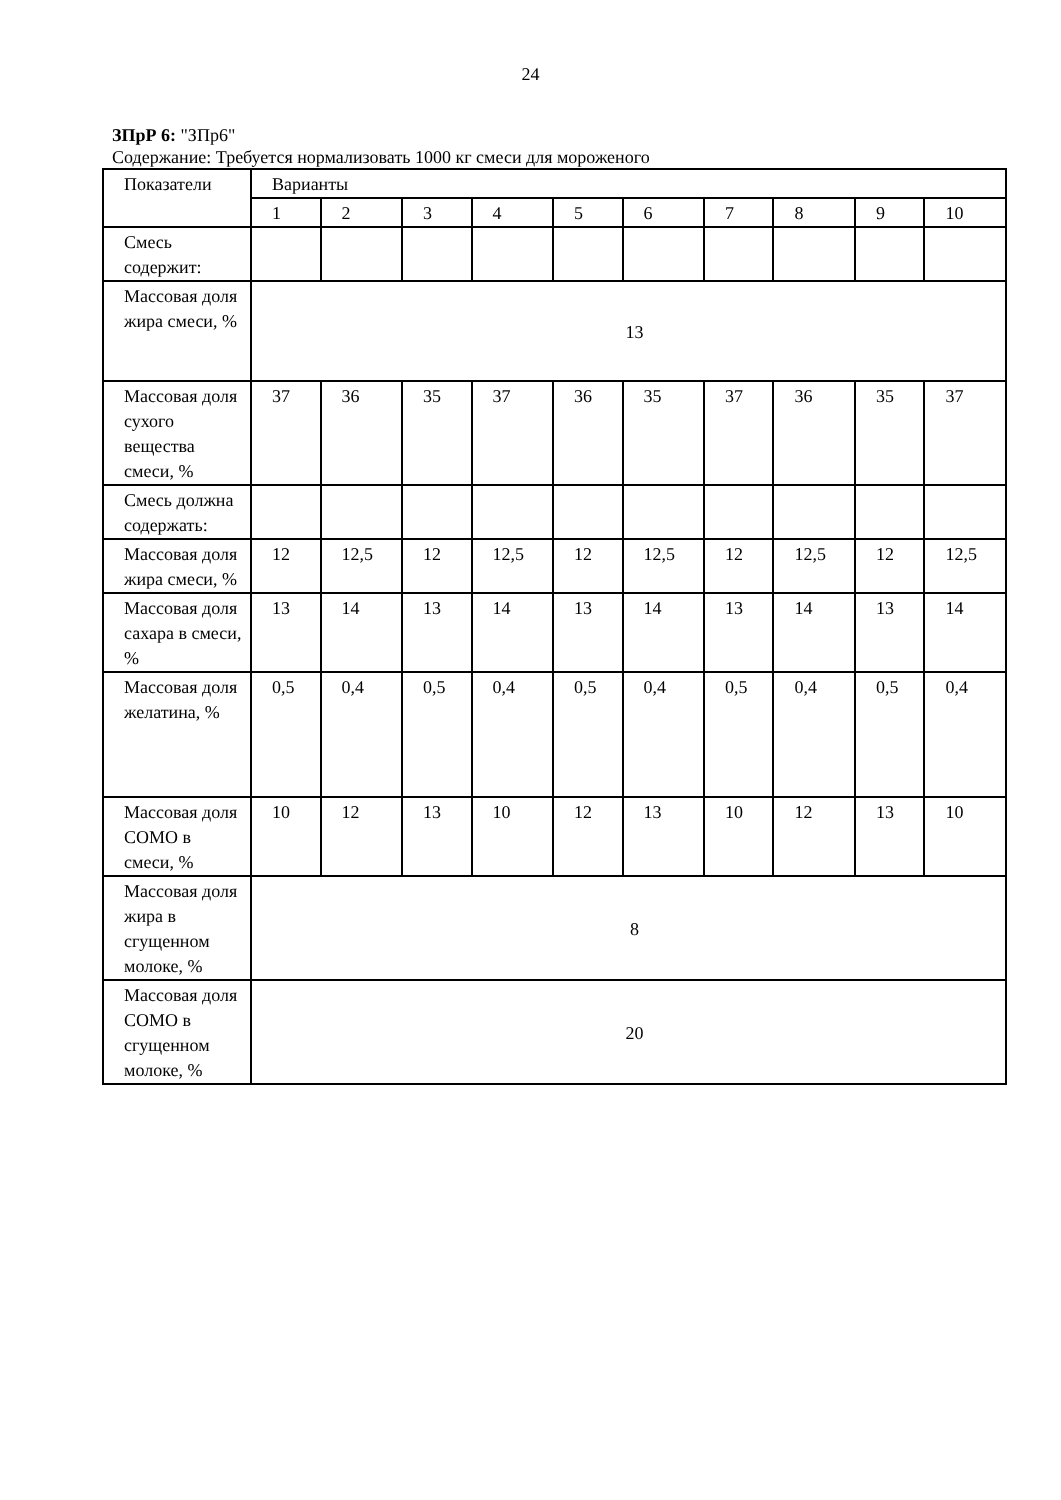24
ЗПрР 6: "ЗПр6"
Содержание: Требуется нормализовать 1000 кг смеси для мороженого
| Показатели | Варианты | | | | | | | | | |
| --- | --- | --- | --- | --- | --- | --- | --- | --- | --- | --- |
| | 1 | 2 | 3 | 4 | 5 | 6 | 7 | 8 | 9 | 10 |
| Смесь содержит: | | | | | | | | | | |
| Массовая доля жира смеси, % | 13 | | | | | | | | | |
| Массовая доля сухого вещества смеси, % | 37 | 36 | 35 | 37 | 36 | 35 | 37 | 36 | 35 | 37 |
| Смесь должна содержать: | | | | | | | | | | |
| Массовая доля жира смеси, % | 12 | 12,5 | 12 | 12,5 | 12 | 12,5 | 12 | 12,5 | 12 | 12,5 |
| Массовая доля сахара в смеси, % | 13 | 14 | 13 | 14 | 13 | 14 | 13 | 14 | 13 | 14 |
| Массовая доля желатина, % | 0,5 | 0,4 | 0,5 | 0,4 | 0,5 | 0,4 | 0,5 | 0,4 | 0,5 | 0,4 |
| Массовая доля СОМО в смеси, % | 10 | 12 | 13 | 10 | 12 | 13 | 10 | 12 | 13 | 10 |
| Массовая доля жира в сгущенном молоке, % | 8 | | | | | | | | | |
| Массовая доля СОМО в сгущенном молоке, % | 20 | | | | | | | | | |